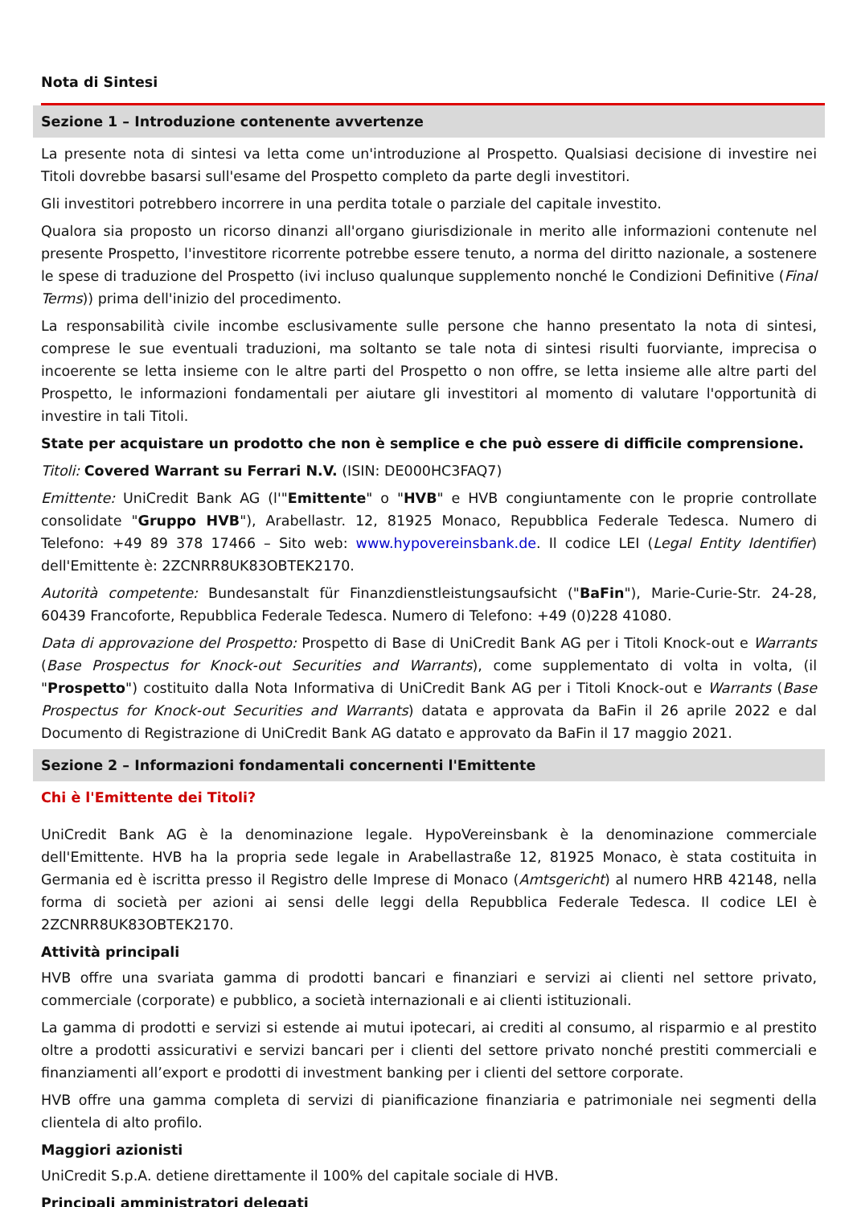Nota di Sintesi
Sezione 1 – Introduzione contenente avvertenze
La presente nota di sintesi va letta come un'introduzione al Prospetto. Qualsiasi decisione di investire nei Titoli dovrebbe basarsi sull'esame del Prospetto completo da parte degli investitori.
Gli investitori potrebbero incorrere in una perdita totale o parziale del capitale investito.
Qualora sia proposto un ricorso dinanzi all'organo giurisdizionale in merito alle informazioni contenute nel presente Prospetto, l'investitore ricorrente potrebbe essere tenuto, a norma del diritto nazionale, a sostenere le spese di traduzione del Prospetto (ivi incluso qualunque supplemento nonché le Condizioni Definitive (Final Terms)) prima dell'inizio del procedimento.
La responsabilità civile incombe esclusivamente sulle persone che hanno presentato la nota di sintesi, comprese le sue eventuali traduzioni, ma soltanto se tale nota di sintesi risulti fuorviante, imprecisa o incoerente se letta insieme con le altre parti del Prospetto o non offre, se letta insieme alle altre parti del Prospetto, le informazioni fondamentali per aiutare gli investitori al momento di valutare l'opportunità di investire in tali Titoli.
State per acquistare un prodotto che non è semplice e che può essere di difficile comprensione.
Titoli: Covered Warrant su Ferrari N.V. (ISIN: DE000HC3FAQ7)
Emittente: UniCredit Bank AG (l'"Emittente" o "HVB" e HVB congiuntamente con le proprie controllate consolidate "Gruppo HVB"), Arabellastr. 12, 81925 Monaco, Repubblica Federale Tedesca. Numero di Telefono: +49 89 378 17466 – Sito web: www.hypovereinsbank.de. Il codice LEI (Legal Entity Identifier) dell'Emittente è: 2ZCNRR8UK83OBTEK2170.
Autorità competente: Bundesanstalt für Finanzdienstleistungsaufsicht ("BaFin"), Marie-Curie-Str. 24-28, 60439 Francoforte, Repubblica Federale Tedesca. Numero di Telefono: +49 (0)228 41080.
Data di approvazione del Prospetto: Prospetto di Base di UniCredit Bank AG per i Titoli Knock-out e Warrants (Base Prospectus for Knock-out Securities and Warrants), come supplementato di volta in volta, (il "Prospetto") costituito dalla Nota Informativa di UniCredit Bank AG per i Titoli Knock-out e Warrants (Base Prospectus for Knock-out Securities and Warrants) datata e approvata da BaFin il 26 aprile 2022 e dal Documento di Registrazione di UniCredit Bank AG datato e approvato da BaFin il 17 maggio 2021.
Sezione 2 – Informazioni fondamentali concernenti l'Emittente
Chi è l'Emittente dei Titoli?
UniCredit Bank AG è la denominazione legale. HypoVereinsbank è la denominazione commerciale dell'Emittente. HVB ha la propria sede legale in Arabellastraße 12, 81925 Monaco, è stata costituita in Germania ed è iscritta presso il Registro delle Imprese di Monaco (Amtsgericht) al numero HRB 42148, nella forma di società per azioni ai sensi delle leggi della Repubblica Federale Tedesca. Il codice LEI è 2ZCNRR8UK83OBTEK2170.
Attività principali
HVB offre una svariata gamma di prodotti bancari e finanziari e servizi ai clienti nel settore privato, commerciale (corporate) e pubblico, a società internazionali e ai clienti istituzionali.
La gamma di prodotti e servizi si estende ai mutui ipotecari, ai crediti al consumo, al risparmio e al prestito oltre a prodotti assicurativi e servizi bancari per i clienti del settore privato nonché prestiti commerciali e finanziamenti all’export e prodotti di investment banking per i clienti del settore corporate.
HVB offre una gamma completa di servizi di pianificazione finanziaria e patrimoniale nei segmenti della clientela di alto profilo.
Maggiori azionisti
UniCredit S.p.A. detiene direttamente il 100% del capitale sociale di HVB.
Principali amministratori delegati